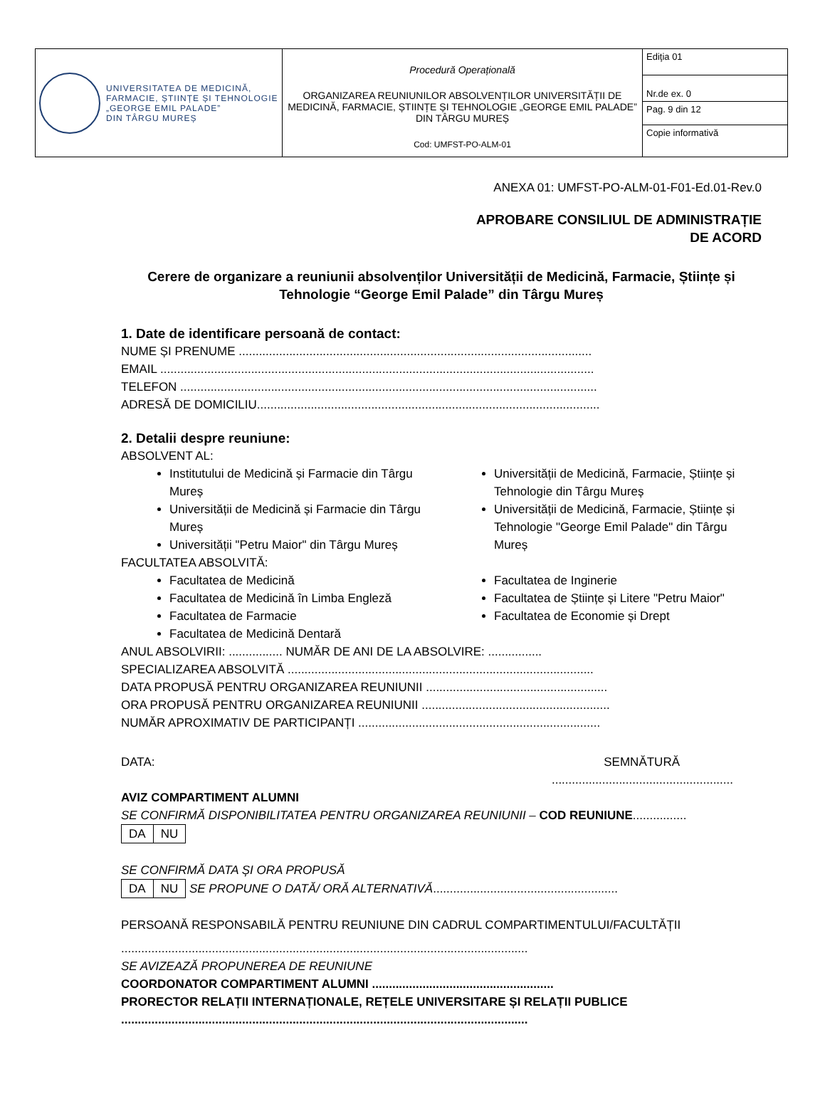| UNIVERSITATEA DE MEDICINĂ, FARMACIE, ȘTIINȚE ȘI TEHNOLOGIE „GEORGE EMIL PALADE” DIN TÂRGU MUREȘ | Procedură Operațională ORGANIZAREA REUNIUNILOR ABSOLVENȚILOR UNIVERSITĂȚII DE MEDICINĂ, FARMACIE, ȘTIINȚE ȘI TEHNOLOGIE „GEORGE EMIL PALADE” DIN TÂRGU MUREȘ Cod: UMFST-PO-ALM-01 | Ediţia 01 |
| | | Nr.de ex. 0 |
| | | Pag. 9 din 12 |
| | | Copie informativă |
ANEXA 01: UMFST-PO-ALM-01-F01-Ed.01-Rev.0
APROBARE CONSILIUL DE ADMINISTRAȚIE
DE ACORD
Cerere de organizare a reuniunii absolvenților Universității de Medicină, Farmacie, Științe și Tehnologie “George Emil Palade” din Târgu Mureș
1. Date de identificare persoană de contact:
NUME ȘI PRENUME .........................................................................................................
EMAIL .................................................................................................................................
TELEFON ............................................................................................................................
ADRESĂ DE DOMICILIU......................................................................................................
2. Detalii despre reuniune:
ABSOLVENT AL:
Institutului de Medicină și Farmacie din Târgu Mureș
Universității de Medicină și Farmacie din Târgu Mureș
Universității "Petru Maior" din Târgu Mureș
Universității de Medicină, Farmacie, Științe și Tehnologie din Târgu Mureș
Universității de Medicină, Farmacie, Științe și Tehnologie "George Emil Palade" din Târgu Mureș
FACULTATEA ABSOLVITĂ:
Facultatea de Medicină
Facultatea de Medicină în Limba Engleză
Facultatea de Farmacie
Facultatea de Medicină Dentară
Facultatea de Inginerie
Facultatea de Științe și Litere "Petru Maior"
Facultatea de Economie și Drept
ANUL ABSOLVIRII: ................ NUMĂR DE ANI DE LA ABSOLVIRE: ................
SPECIALIZAREA ABSOLVITĂ ...........................................................................................
DATA PROPUSĂ PENTRU ORGANIZAREA REUNIUNII ......................................................
ORA PROPUSĂ PENTRU ORGANIZAREA REUNIUNII ........................................................
NUMĂR APROXIMATIV DE PARTICIPANȚI ........................................................................
DATA: SEMNĂTURĂ
......................................................
AVIZ COMPARTIMENT ALUMNI
SE CONFIRMĂ DISPONIBILITATEA PENTRU ORGANIZAREA REUNIUNII – COD REUNIUNE................
DA NU
SE CONFIRMĂ DATA ȘI ORA PROPUSĂ
DA NU SE PROPUNE O DATĂ/ ORĂ ALTERNATIVĂ.......................................................
PERSOANĂ RESPONSABILĂ PENTRU REUNIUNE DIN CADRUL COMPARTIMENTULUI/FACULTĂȚII
.........................................................................................................................
SE AVIZEAZĂ PROPUNEREA DE REUNIUNE
COORDONATOR COMPARTIMENT ALUMNI ......................................................
PRORECTOR RELAȚII INTERNAȚIONALE, REȚELE UNIVERSITARE ȘI RELAȚII PUBLICE
.........................................................................................................................